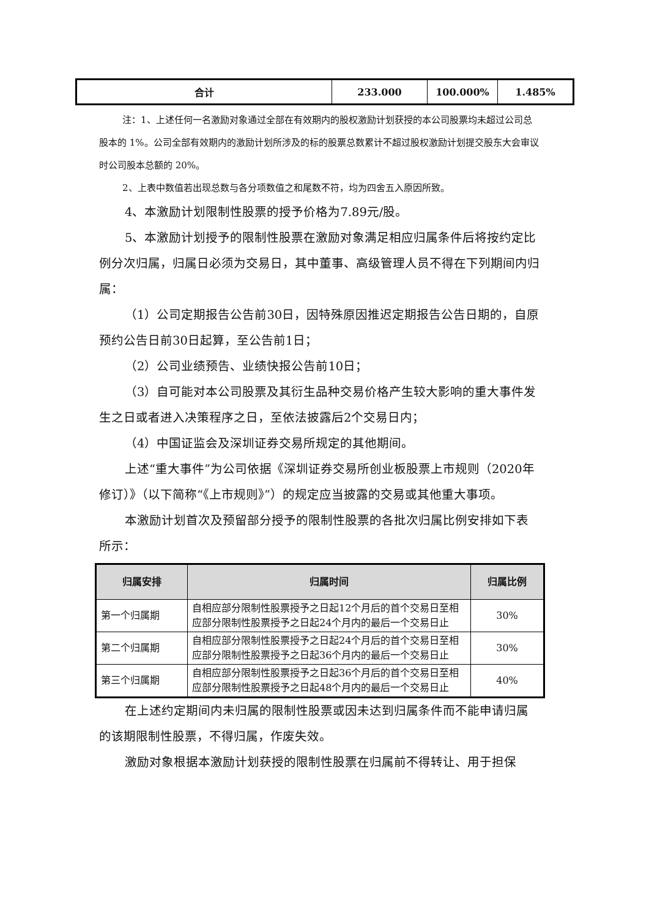| 合计 | 233.000 | 100.000% | 1.485% |
注：1、上述任何一名激励对象通过全部在有效期内的股权激励计划获授的本公司股票均未超过公司总股本的 1%。公司全部有效期内的激励计划所涉及的标的股票总数累计不超过股权激励计划提交股东大会审议时公司股本总额的 20%。
2、上表中数值若出现总数与各分项数值之和尾数不符，均为四舍五入原因所致。
4、本激励计划限制性股票的授予价格为7.89元/股。
5、本激励计划授予的限制性股票在激励对象满足相应归属条件后将按约定比例分次归属，归属日必须为交易日，其中董事、高级管理人员不得在下列期间内归属：
（1）公司定期报告公告前30日，因特殊原因推迟定期报告公告日期的，自原预约公告日前30日起算，至公告前1日；
（2）公司业绩预告、业绩快报公告前10日；
（3）自可能对本公司股票及其衍生品种交易价格产生较大影响的重大事件发生之日或者进入决策程序之日，至依法披露后2个交易日内；
（4）中国证监会及深圳证券交易所规定的其他期间。
上述“重大事件”为公司依据《深圳证券交易所创业板股票上市规则（2020年修订）》（以下简称“《上市规则》”）的规定应当披露的交易或其他重大事项。
本激励计划首次及预留部分授予的限制性股票的各批次归属比例安排如下表所示：
| 归属安排 | 归属时间 | 归属比例 |
| --- | --- | --- |
| 第一个归属期 | 自相应部分限制性股票授予之日起12个月后的首个交易日至相应部分限制性股票授予之日起24个月内的最后一个交易日止 | 30% |
| 第二个归属期 | 自相应部分限制性股票授予之日起24个月后的首个交易日至相应部分限制性股票授予之日起36个月内的最后一个交易日止 | 30% |
| 第三个归属期 | 自相应部分限制性股票授予之日起36个月后的首个交易日至相应部分限制性股票授予之日起48个月内的最后一个交易日止 | 40% |
在上述约定期间内未归属的限制性股票或因未达到归属条件而不能申请归属的该期限制性股票，不得归属，作废失效。
激励对象根据本激励计划获授的限制性股票在归属前不得转让、用于担保